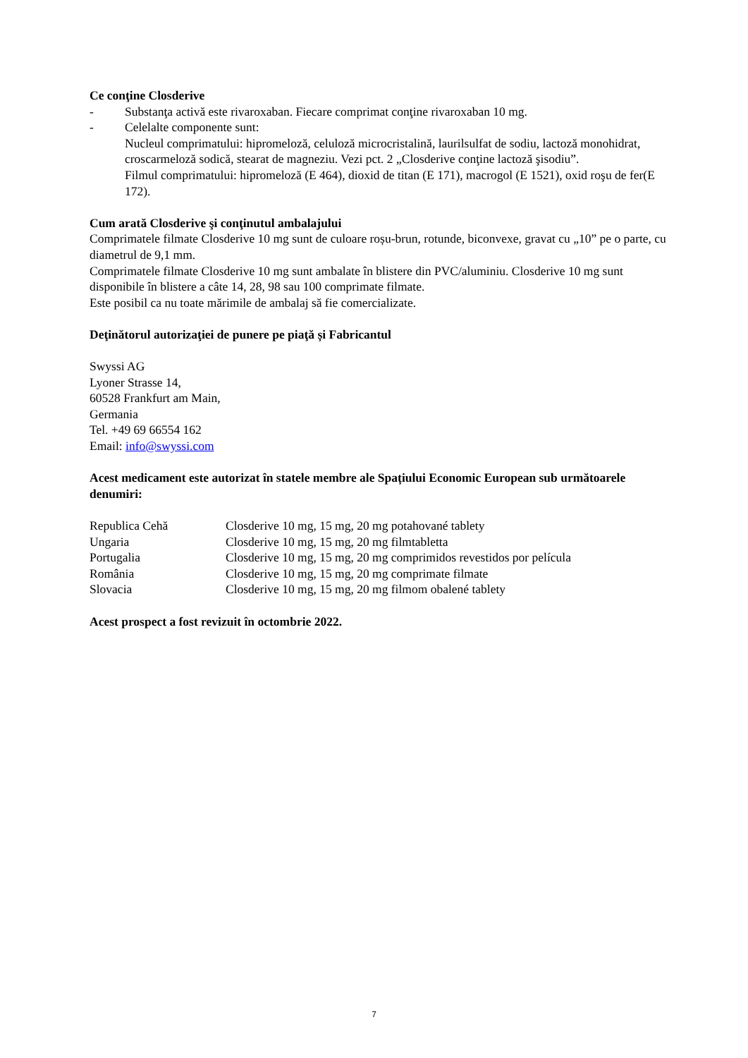Ce conţine Closderive
- Substanţa activă este rivaroxaban. Fiecare comprimat conţine rivaroxaban 10 mg.
- Celelalte componente sunt:
Nucleul comprimatului: hipromeloză, celuloză microcristalină, laurilsulfat de sodiu, lactoză monohidrat, croscarmeloză sodică, stearat de magneziu. Vezi pct. 2 „Closderive conţine lactoză şisodiu”.
Filmul comprimatului: hipromeloză (E 464), dioxid de titan (E 171), macrogol (E 1521), oxid roşu de fer(E 172).
Cum arată Closderive şi conţinutul ambalajului
Comprimatele filmate Closderive 10 mg sunt de culoare roșu-brun, rotunde, biconvexe, gravat cu „10” pe o parte, cu diametrul de 9,1 mm.
Comprimatele filmate Closderive 10 mg sunt ambalate în blistere din PVC/aluminiu. Closderive 10 mg sunt disponibile în blistere a câte 14, 28, 98 sau 100 comprimate filmate.
Este posibil ca nu toate mărimile de ambalaj să fie comercializate.
Deţinătorul autorizaţiei de punere pe piaţă și Fabricantul
Swyssi AG
Lyoner Strasse 14,
60528 Frankfurt am Main,
Germania
Tel. +49 69 66554 162
Email: info@swyssi.com
Acest medicament este autorizat în statele membre ale Spațiului Economic European sub următoarele denumiri:
| Republica Cehă | Closderive 10 mg, 15 mg, 20 mg potahované tablety |
| Ungaria | Closderive 10 mg, 15 mg, 20 mg filmtabletta |
| Portugalia | Closderive 10 mg, 15 mg, 20 mg comprimidos revestidos por película |
| România | Closderive 10 mg, 15 mg, 20 mg comprimate filmate |
| Slovacia | Closderive 10 mg, 15 mg, 20 mg filmom obalené tablety |
Acest prospect a fost revizuit în octombrie 2022.
7